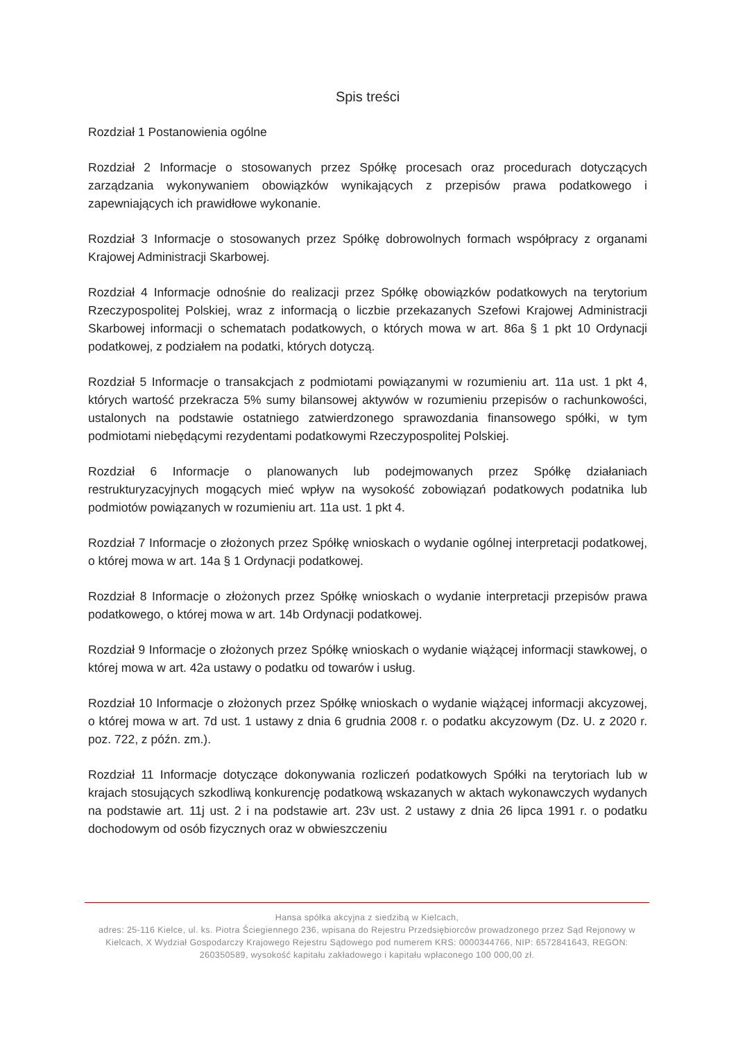Spis treści
Rozdział 1 Postanowienia ogólne
Rozdział 2 Informacje o stosowanych przez Spółkę procesach oraz procedurach dotyczących zarządzania wykonywaniem obowiązków wynikających z przepisów prawa podatkowego i zapewniających ich prawidłowe wykonanie.
Rozdział 3 Informacje o stosowanych przez Spółkę dobrowolnych formach współpracy z organami Krajowej Administracji Skarbowej.
Rozdział 4 Informacje odnośnie do realizacji przez Spółkę obowiązków podatkowych na terytorium Rzeczypospolitej Polskiej, wraz z informacją o liczbie przekazanych Szefowi Krajowej Administracji Skarbowej informacji o schematach podatkowych, o których mowa w art. 86a § 1 pkt 10 Ordynacji podatkowej, z podziałem na podatki, których dotyczą.
Rozdział 5 Informacje o transakcjach z podmiotami powiązanymi w rozumieniu art. 11a ust. 1 pkt 4, których wartość przekracza 5% sumy bilansowej aktywów w rozumieniu przepisów o rachunkowości, ustalonych na podstawie ostatniego zatwierdzonego sprawozdania finansowego spółki, w tym podmiotami niebędącymi rezydentami podatkowymi Rzeczypospolitej Polskiej.
Rozdział 6 Informacje o planowanych lub podejmowanych przez Spółkę działaniach restrukturyzacyjnych mogących mieć wpływ na wysokość zobowiązań podatkowych podatnika lub podmiotów powiązanych w rozumieniu art. 11a ust. 1 pkt 4.
Rozdział 7 Informacje o złożonych przez Spółkę wnioskach o wydanie ogólnej interpretacji podatkowej, o której mowa w art. 14a § 1 Ordynacji podatkowej.
Rozdział 8 Informacje o złożonych przez Spółkę wnioskach o wydanie interpretacji przepisów prawa podatkowego, o której mowa w art. 14b Ordynacji podatkowej.
Rozdział 9 Informacje o złożonych przez Spółkę wnioskach o wydanie wiążącej informacji stawkowej, o której mowa w art. 42a ustawy o podatku od towarów i usług.
Rozdział 10 Informacje o złożonych przez Spółkę wnioskach o wydanie wiążącej informacji akcyzowej, o której mowa w art. 7d ust. 1 ustawy z dnia 6 grudnia 2008 r. o podatku akcyzowym (Dz. U. z 2020 r. poz. 722, z późn. zm.).
Rozdział 11 Informacje dotyczące dokonywania rozliczeń podatkowych Spółki na terytoriach lub w krajach stosujących szkodliwą konkurencję podatkową wskazanych w aktach wykonawczych wydanych na podstawie art. 11j ust. 2 i na podstawie art. 23v ust. 2 ustawy z dnia 26 lipca 1991 r. o podatku dochodowym od osób fizycznych oraz w obwieszczeniu
Hansa spółka akcyjna z siedzibą w Kielcach,
adres: 25-116 Kielce, ul. ks. Piotra Ściegiennego 236, wpisana do Rejestru Przedsiębiorców prowadzonego przez Sąd Rejonowy w Kielcach, X Wydział Gospodarczy Krajowego Rejestru Sądowego pod numerem KRS: 0000344766, NIP: 6572841643, REGON: 260350589, wysokość kapitału zakładowego i kapitału wpłaconego 100 000,00 zł.